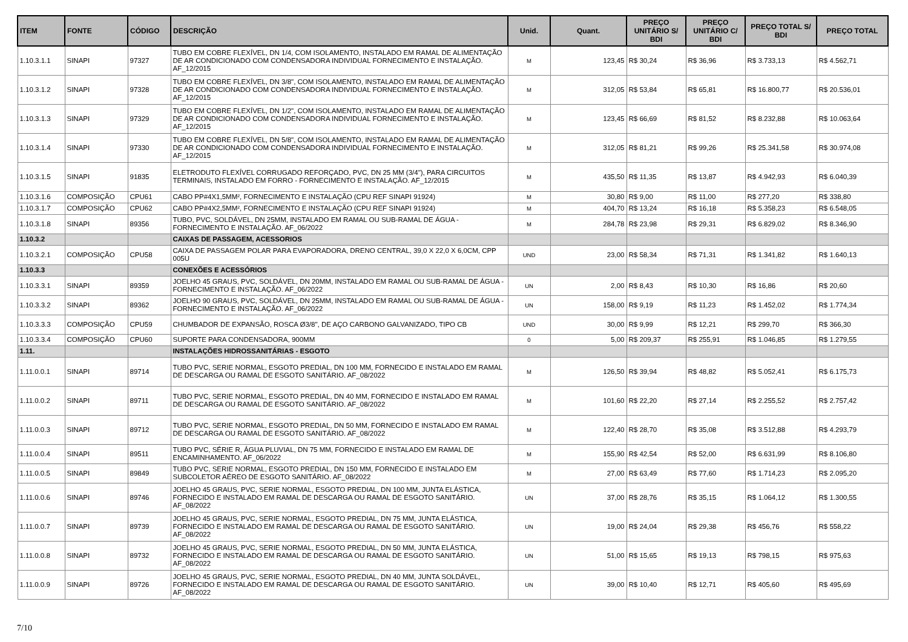| ITEM | FONTE | CÓDIGO | DESCRIÇÃO | Unid. | Quant. | PREÇO UNITÁRIO S/ BDI | PREÇO UNITÁRIO C/ BDI | PREÇO TOTAL S/ BDI | PREÇO TOTAL |
| --- | --- | --- | --- | --- | --- | --- | --- | --- | --- |
| 1.10.3.1.1 | SINAPI | 97327 | TUBO EM COBRE FLEXÍVEL, DN 1/4, COM ISOLAMENTO, INSTALADO EM RAMAL DE ALIMENTAÇÃO DE AR CONDICIONADO COM CONDENSADORA INDIVIDUAL FORNECIMENTO E INSTALAÇÃO. AF_12/2015 | M | 123,45 | R$ 30,24 | R$ 36,96 | R$ 3.733,13 | R$ 4.562,71 |
| 1.10.3.1.2 | SINAPI | 97328 | TUBO EM COBRE FLEXÍVEL, DN 3/8", COM ISOLAMENTO, INSTALADO EM RAMAL DE ALIMENTAÇÃO DE AR CONDICIONADO COM CONDENSADORA INDIVIDUAL FORNECIMENTO E INSTALAÇÃO. AF_12/2015 | M | 312,05 | R$ 53,84 | R$ 65,81 | R$ 16.800,77 | R$ 20.536,01 |
| 1.10.3.1.3 | SINAPI | 97329 | TUBO EM COBRE FLEXÍVEL, DN 1/2", COM ISOLAMENTO, INSTALADO EM RAMAL DE ALIMENTAÇÃO DE AR CONDICIONADO COM CONDENSADORA INDIVIDUAL FORNECIMENTO E INSTALAÇÃO. AF_12/2015 | M | 123,45 | R$ 66,69 | R$ 81,52 | R$ 8.232,88 | R$ 10.063,64 |
| 1.10.3.1.4 | SINAPI | 97330 | TUBO EM COBRE FLEXÍVEL, DN 5/8", COM ISOLAMENTO, INSTALADO EM RAMAL DE ALIMENTAÇÃO DE AR CONDICIONADO COM CONDENSADORA INDIVIDUAL FORNECIMENTO E INSTALAÇÃO. AF_12/2015 | M | 312,05 | R$ 81,21 | R$ 99,26 | R$ 25.341,58 | R$ 30.974,08 |
| 1.10.3.1.5 | SINAPI | 91835 | ELETRODUTO FLEXÍVEL CORRUGADO REFORÇADO, PVC, DN 25 MM (3/4"), PARA CIRCUITOS TERMINAIS, INSTALADO EM FORRO - FORNECIMENTO E INSTALAÇÃO. AF_12/2015 | M | 435,50 | R$ 11,35 | R$ 13,87 | R$ 4.942,93 | R$ 6.040,39 |
| 1.10.3.1.6 | COMPOSIÇÃO | CPU61 | CABO PP#4X1,5MM², FORNECIMENTO E INSTALAÇÃO (CPU REF SINAPI 91924) | M | 30,80 | R$ 9,00 | R$ 11,00 | R$ 277,20 | R$ 338,80 |
| 1.10.3.1.7 | COMPOSIÇÃO | CPU62 | CABO PP#4X2,5MM², FORNECIMENTO E INSTALAÇÃO (CPU REF SINAPI 91924) | M | 404,70 | R$ 13,24 | R$ 16,18 | R$ 5.358,23 | R$ 6.548,05 |
| 1.10.3.1.8 | SINAPI | 89356 | TUBO, PVC, SOLDÁVEL, DN 25MM, INSTALADO EM RAMAL OU SUB-RAMAL DE ÁGUA - FORNECIMENTO E INSTALAÇÃO. AF_06/2022 | M | 284,78 | R$ 23,98 | R$ 29,31 | R$ 6.829,02 | R$ 8.346,90 |
| 1.10.3.2 | | | CAIXAS DE PASSAGEM, ACESSORIOS | | | | | | |
| 1.10.3.2.1 | COMPOSIÇÃO | CPU58 | CAIXA DE PASSAGEM POLAR PARA EVAPORADORA, DRENO CENTRAL, 39,0 X 22,0 X 6,0CM, CPP 005U | UND | 23,00 | R$ 58,34 | R$ 71,31 | R$ 1.341,82 | R$ 1.640,13 |
| 1.10.3.3 | | | CONEXÕES E ACESSÓRIOS | | | | | | |
| 1.10.3.3.1 | SINAPI | 89359 | JOELHO 45 GRAUS, PVC, SOLDÁVEL, DN 20MM, INSTALADO EM RAMAL OU SUB-RAMAL DE ÁGUA - FORNECIMENTO E INSTALAÇÃO. AF_06/2022 | UN | 2,00 | R$ 8,43 | R$ 10,30 | R$ 16,86 | R$ 20,60 |
| 1.10.3.3.2 | SINAPI | 89362 | JOELHO 90 GRAUS, PVC, SOLDÁVEL, DN 25MM, INSTALADO EM RAMAL OU SUB-RAMAL DE ÁGUA - FORNECIMENTO E INSTALAÇÃO. AF_06/2022 | UN | 158,00 | R$ 9,19 | R$ 11,23 | R$ 1.452,02 | R$ 1.774,34 |
| 1.10.3.3.3 | COMPOSIÇÃO | CPU59 | CHUMBADOR DE EXPANSÃO, ROSCA Ø3/8", DE AÇO CARBONO GALVANIZADO, TIPO CB | UND | 30,00 | R$ 9,99 | R$ 12,21 | R$ 299,70 | R$ 366,30 |
| 1.10.3.3.4 | COMPOSIÇÃO | CPU60 | SUPORTE PARA CONDENSADORA, 900MM | 0 | 5,00 | R$ 209,37 | R$ 255,91 | R$ 1.046,85 | R$ 1.279,55 |
| 1.11. | | | INSTALAÇÕES HIDROSSANITÁRIAS - ESGOTO | | | | | | |
| 1.11.0.0.1 | SINAPI | 89714 | TUBO PVC, SERIE NORMAL, ESGOTO PREDIAL, DN 100 MM, FORNECIDO E INSTALADO EM RAMAL DE DESCARGA OU RAMAL DE ESGOTO SANITÁRIO. AF_08/2022 | M | 126,50 | R$ 39,94 | R$ 48,82 | R$ 5.052,41 | R$ 6.175,73 |
| 1.11.0.0.2 | SINAPI | 89711 | TUBO PVC, SERIE NORMAL, ESGOTO PREDIAL, DN 40 MM, FORNECIDO E INSTALADO EM RAMAL DE DESCARGA OU RAMAL DE ESGOTO SANITÁRIO. AF_08/2022 | M | 101,60 | R$ 22,20 | R$ 27,14 | R$ 2.255,52 | R$ 2.757,42 |
| 1.11.0.0.3 | SINAPI | 89712 | TUBO PVC, SERIE NORMAL, ESGOTO PREDIAL, DN 50 MM, FORNECIDO E INSTALADO EM RAMAL DE DESCARGA OU RAMAL DE ESGOTO SANITÁRIO. AF_08/2022 | M | 122,40 | R$ 28,70 | R$ 35,08 | R$ 3.512,88 | R$ 4.293,79 |
| 1.11.0.0.4 | SINAPI | 89511 | TUBO PVC, SÉRIE R, ÁGUA PLUVIAL, DN 75 MM, FORNECIDO E INSTALADO EM RAMAL DE ENCAMINHAMENTO. AF_06/2022 | M | 155,90 | R$ 42,54 | R$ 52,00 | R$ 6.631,99 | R$ 8.106,80 |
| 1.11.0.0.5 | SINAPI | 89849 | TUBO PVC, SERIE NORMAL, ESGOTO PREDIAL, DN 150 MM, FORNECIDO E INSTALADO EM SUBCOLETOR AÉREO DE ESGOTO SANITÁRIO. AF_08/2022 | M | 27,00 | R$ 63,49 | R$ 77,60 | R$ 1.714,23 | R$ 2.095,20 |
| 1.11.0.0.6 | SINAPI | 89746 | JOELHO 45 GRAUS, PVC, SERIE NORMAL, ESGOTO PREDIAL, DN 100 MM, JUNTA ELÁSTICA, FORNECIDO E INSTALADO EM RAMAL DE DESCARGA OU RAMAL DE ESGOTO SANITÁRIO. AF_08/2022 | UN | 37,00 | R$ 28,76 | R$ 35,15 | R$ 1.064,12 | R$ 1.300,55 |
| 1.11.0.0.7 | SINAPI | 89739 | JOELHO 45 GRAUS, PVC, SERIE NORMAL, ESGOTO PREDIAL, DN 75 MM, JUNTA ELÁSTICA, FORNECIDO E INSTALADO EM RAMAL DE DESCARGA OU RAMAL DE ESGOTO SANITÁRIO. AF_08/2022 | UN | 19,00 | R$ 24,04 | R$ 29,38 | R$ 456,76 | R$ 558,22 |
| 1.11.0.0.8 | SINAPI | 89732 | JOELHO 45 GRAUS, PVC, SERIE NORMAL, ESGOTO PREDIAL, DN 50 MM, JUNTA ELÁSTICA, FORNECIDO E INSTALADO EM RAMAL DE DESCARGA OU RAMAL DE ESGOTO SANITÁRIO. AF_08/2022 | UN | 51,00 | R$ 15,65 | R$ 19,13 | R$ 798,15 | R$ 975,63 |
| 1.11.0.0.9 | SINAPI | 89726 | JOELHO 45 GRAUS, PVC, SERIE NORMAL, ESGOTO PREDIAL, DN 40 MM, JUNTA SOLDÁVEL, FORNECIDO E INSTALADO EM RAMAL DE DESCARGA OU RAMAL DE ESGOTO SANITÁRIO. AF_08/2022 | UN | 39,00 | R$ 10,40 | R$ 12,71 | R$ 405,60 | R$ 495,69 |
7/10